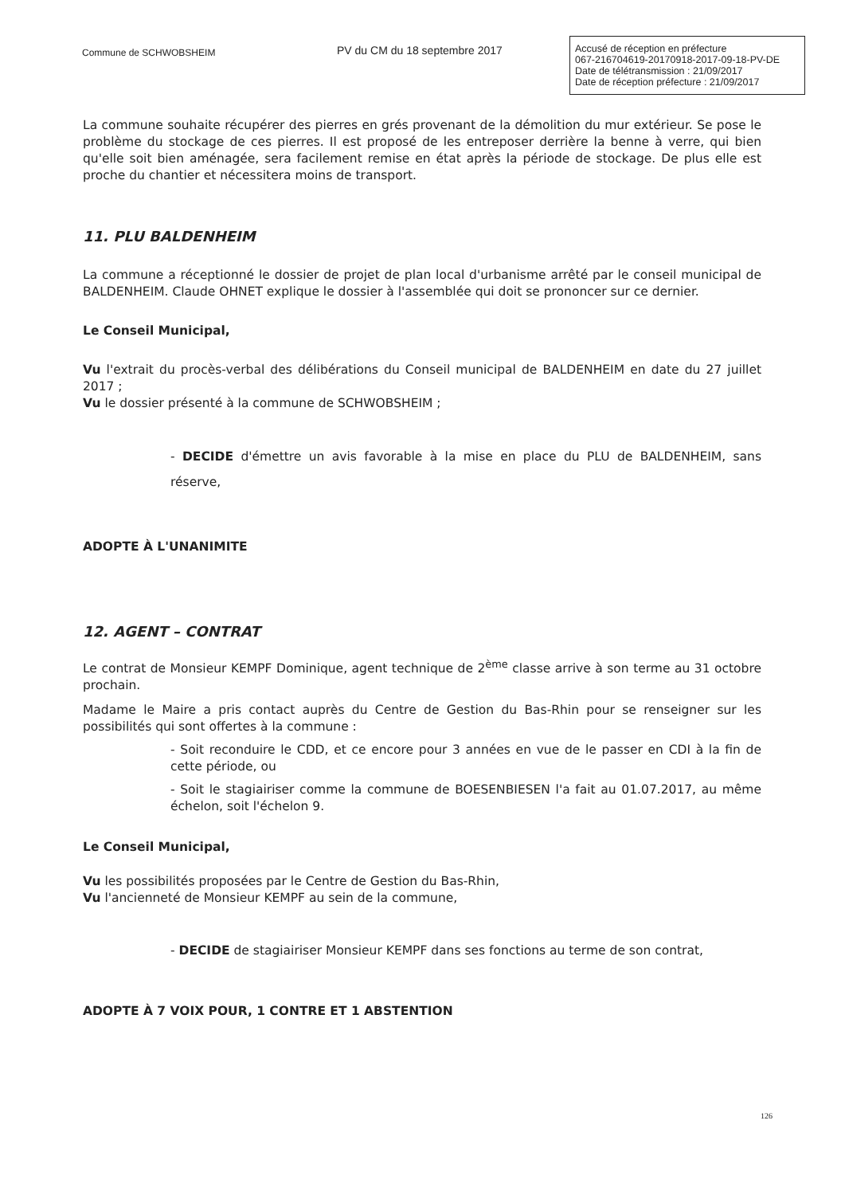Commune de SCHWOBSHEIM
PV du CM du 18 septembre 2017
Accusé de réception en préfecture
067-216704619-20170918-2017-09-18-PV-DE
Date de télétransmission : 21/09/2017
Date de réception préfecture : 21/09/2017
La commune souhaite récupérer des pierres en grés provenant de la démolition du mur extérieur. Se pose le problème du stockage de ces pierres. Il est proposé de les entreposer derrière la benne à verre, qui bien qu'elle soit bien aménagée, sera facilement remise en état après la période de stockage. De plus elle est proche du chantier et nécessitera moins de transport.
11. PLU BALDENHEIM
La commune a réceptionné le dossier de projet de plan local d'urbanisme arrêté par le conseil municipal de BALDENHEIM. Claude OHNET explique le dossier à l'assemblée qui doit se prononcer sur ce dernier.
Le Conseil Municipal,
Vu l'extrait du procès-verbal des délibérations du Conseil municipal de BALDENHEIM en date du 27 juillet 2017 ;
Vu le dossier présenté à la commune de SCHWOBSHEIM ;
- DECIDE d'émettre un avis favorable à la mise en place du PLU de BALDENHEIM, sans réserve,
ADOPTE À L'UNANIMITE
12. AGENT – CONTRAT
Le contrat de Monsieur KEMPF Dominique, agent technique de 2<sup>ème</sup> classe arrive à son terme au 31 octobre prochain.
Madame le Maire a pris contact auprès du Centre de Gestion du Bas-Rhin pour se renseigner sur les possibilités qui sont offertes à la commune :
- Soit reconduire le CDD, et ce encore pour 3 années en vue de le passer en CDI à la fin de cette période, ou
- Soit le stagiairiser comme la commune de BOESENBIESEN l'a fait au 01.07.2017, au même échelon, soit l'échelon 9.
Le Conseil Municipal,
Vu les possibilités proposées par le Centre de Gestion du Bas-Rhin,
Vu l'ancienneté de Monsieur KEMPF au sein de la commune,
- DECIDE de stagiairiser Monsieur KEMPF dans ses fonctions au terme de son contrat,
ADOPTE À 7 VOIX POUR, 1 CONTRE ET 1 ABSTENTION
126